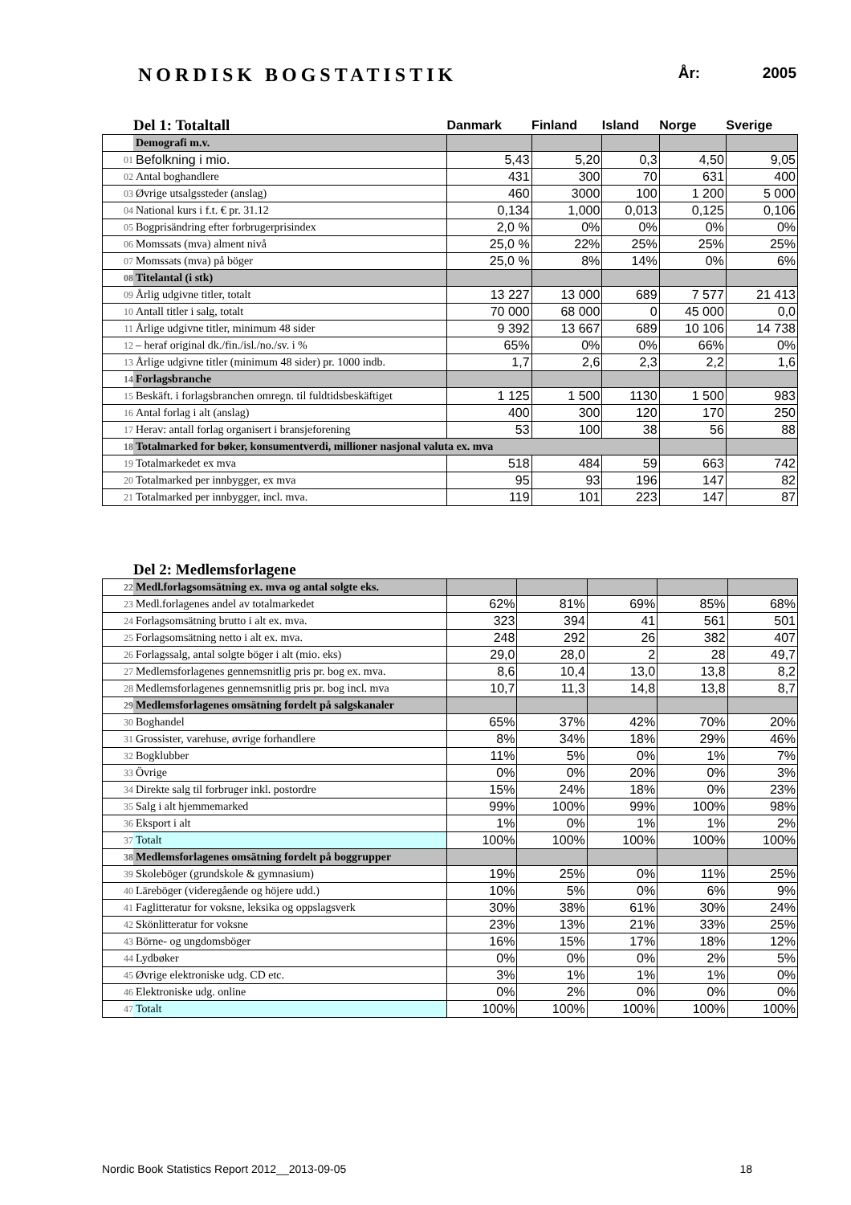NORDISK BOGSTATISTIK År: 2005
| | Del 1: Totaltall | Danmark | Finland | Island | Norge | Sverige |
| --- | --- | --- | --- | --- | --- | --- |
| | Demografi m.v. | | | | | |
| 01 | Befolkning i mio. | 5,43 | 5,20 | 0,3 | 4,50 | 9,05 |
| 02 | Antal boghandlere | 431 | 300 | 70 | 631 | 400 |
| 03 | Øvrige utsalgssteder (anslag) | 460 | 3000 | 100 | 1 200 | 5 000 |
| 04 | National kurs i f.t. € pr. 31.12 | 0,134 | 1,000 | 0,013 | 0,125 | 0,106 |
| 05 | Bogprisändring efter forbrugerprisindex | 2,0 % | 0% | 0% | 0% | 0% |
| 06 | Momssats (mva) alment nivå | 25,0 % | 22% | 25% | 25% | 25% |
| 07 | Momssats (mva) på böger | 25,0 % | 8% | 14% | 0% | 6% |
| 08 | Titelantal (i stk) | | | | | |
| 09 | Årlig udgivne titler, totalt | 13 227 | 13 000 | 689 | 7 577 | 21 413 |
| 10 | Antall titler i salg, totalt | 70 000 | 68 000 | 0 | 45 000 | 0,0 |
| 11 | Årlige udgivne titler, minimum 48 sider | 9 392 | 13 667 | 689 | 10 106 | 14 738 |
| 12 | – heraf original dk./fin./isl./no./sv. i % | 65% | 0% | 0% | 66% | 0% |
| 13 | Årlige udgivne titler (minimum 48 sider) pr. 1000 indb. | 1,7 | 2,6 | 2,3 | 2,2 | 1,6 |
| 14 | Forlagsbranche | | | | | |
| 15 | Beskäft. i forlagsbranchen omregn. til fuldtidsbeskäftiget | 1 125 | 1 500 | 1130 | 1 500 | 983 |
| 16 | Antal forlag i alt (anslag) | 400 | 300 | 120 | 170 | 250 |
| 17 | Herav: antall forlag organisert i bransjeforening | 53 | 100 | 38 | 56 | 88 |
| 18 | Totalmarked for bøker, konsumentverdi, millioner nasjonal valuta ex. mva | | | | | |
| 19 | Totalmarkedet ex mva | 518 | 484 | 59 | 663 | 742 |
| 20 | Totalmarked per innbygger, ex mva | 95 | 93 | 196 | 147 | 82 |
| 21 | Totalmarked per innbygger, incl. mva. | 119 | 101 | 223 | 147 | 87 |
| | Del 2: Medlemsforlagene | | | | | |
| --- | --- | --- | --- | --- | --- | --- |
| 22 | Medl.forlagsomsätning ex. mva og antal solgte eks. | | | | | |
| 23 | Medl.forlagenes andel av totalmarkedet | 62% | 81% | 69% | 85% | 68% |
| 24 | Forlagsomsätning brutto i alt ex. mva. | 323 | 394 | 41 | 561 | 501 |
| 25 | Forlagsomsätning netto i alt ex. mva. | 248 | 292 | 26 | 382 | 407 |
| 26 | Forlagssalg, antal solgte böger i alt (mio. eks) | 29,0 | 28,0 | 2 | 28 | 49,7 |
| 27 | Medlemsforlagenes gennemsnitlig pris pr. bog ex. mva. | 8,6 | 10,4 | 13,0 | 13,8 | 8,2 |
| 28 | Medlemsforlagenes gennemsnitlig pris pr. bog incl. mva | 10,7 | 11,3 | 14,8 | 13,8 | 8,7 |
| 29 | Medlemsforlagenes omsätning fordelt på salgskanaler | | | | | |
| 30 | Boghandel | 65% | 37% | 42% | 70% | 20% |
| 31 | Grossister, varehuse, øvrige forhandlere | 8% | 34% | 18% | 29% | 46% |
| 32 | Bogklubber | 11% | 5% | 0% | 1% | 7% |
| 33 | Övrige | 0% | 0% | 20% | 0% | 3% |
| 34 | Direkte salg til forbruger inkl. postordre | 15% | 24% | 18% | 0% | 23% |
| 35 | Salg i alt hjemmemarked | 99% | 100% | 99% | 100% | 98% |
| 36 | Eksport i alt | 1% | 0% | 1% | 1% | 2% |
| 37 | Totalt | 100% | 100% | 100% | 100% | 100% |
| 38 | Medlemsforlagenes omsätning fordelt på boggrupper | | | | | |
| 39 | Skoleböger (grundskole & gymnasium) | 19% | 25% | 0% | 11% | 25% |
| 40 | Läreböger (videregående og höjere udd.) | 10% | 5% | 0% | 6% | 9% |
| 41 | Faglitteratur for voksne, leksika og oppslagsverk | 30% | 38% | 61% | 30% | 24% |
| 42 | Skönlitteratur for voksne | 23% | 13% | 21% | 33% | 25% |
| 43 | Börne- og ungdomsböger | 16% | 15% | 17% | 18% | 12% |
| 44 | Lydbøker | 0% | 0% | 0% | 2% | 5% |
| 45 | Øvrige elektroniske udg. CD etc. | 3% | 1% | 1% | 1% | 0% |
| 46 | Elektroniske udg. online | 0% | 2% | 0% | 0% | 0% |
| 47 | Totalt | 100% | 100% | 100% | 100% | 100% |
Nordic Book Statistics Report 2012__2013-09-05 18